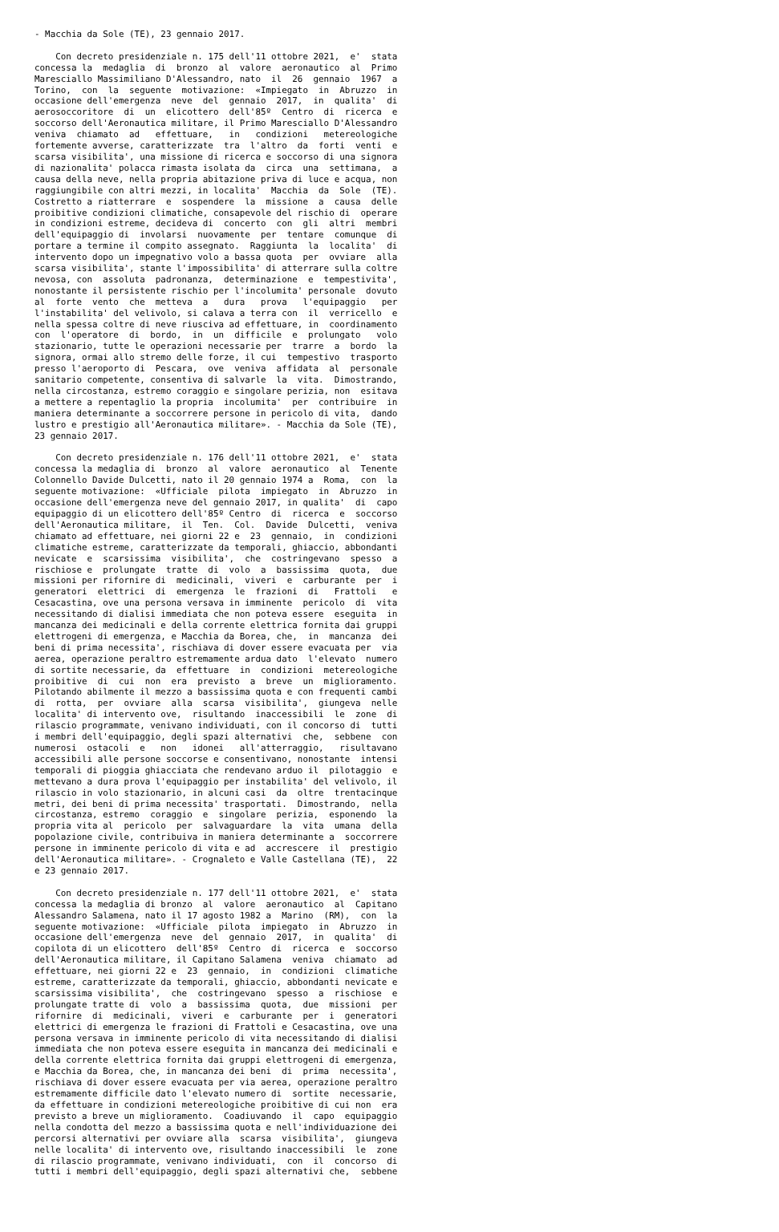- Macchia da Sole (TE), 23 gennaio 2017.

    Con decreto presidenziale n. 175 dell'11 ottobre 2021,  e'  stata
concessa la  medaglia  di  bronzo  al  valore  aeronautico  al  Primo
Maresciallo Massimiliano D'Alessandro, nato  il  26  gennaio  1967  a
Torino,  con  la  seguente  motivazione:  «Impiegato  in  Abruzzo  in
occasione dell'emergenza  neve  del  gennaio  2017,  in  qualita'  di
aerosoccoritore  di  un  elicottero  dell'85º  Centro  di  ricerca  e
soccorso dell'Aeronautica militare, il Primo Maresciallo D'Alessandro
veniva  chiamato  ad   effettuare,   in   condizioni   metereologiche
fortemente avverse, caratterizzate  tra  l'altro  da  forti  venti  e
scarsa visibilita', una missione di ricerca e soccorso di una signora
di nazionalita' polacca rimasta isolata da  circa  una  settimana,  a
causa della neve, nella propria abitazione priva di luce e acqua, non
raggiungibile con altri mezzi, in localita'  Macchia  da  Sole  (TE).
Costretto a riatterrare  e  sospendere  la  missione  a  causa  delle
proibitive condizioni climatiche, consapevole del rischio di  operare
in condizioni estreme, decideva di  concerto  con  gli  altri  membri
dell'equipaggio di  involarsi  nuovamente  per  tentare  comunque  di
portare a termine il compito assegnato.  Raggiunta  la  localita'  di
intervento dopo un impegnativo volo a bassa quota  per  ovviare  alla
scarsa visibilita', stante l'impossibilita' di atterrare sulla coltre
nevosa, con  assoluta  padronanza,  determinazione  e  tempestivita',
nonostante il persistente rischio per l'incolumita' personale  dovuto
al  forte  vento  che  metteva  a   dura   prova   l'equipaggio   per
l'instabilita' del velivolo, si calava a terra con  il  verricello  e
nella spessa coltre di neve riusciva ad effettuare, in  coordinamento
con  l'operatore  di  bordo,  in  un  difficile  e  prolungato   volo
stazionario, tutte le operazioni necessarie per  trarre  a  bordo  la
signora, ormai allo stremo delle forze, il cui  tempestivo  trasporto
presso l'aeroporto di  Pescara,  ove  veniva  affidata  al  personale
sanitario competente, consentiva di salvarle  la  vita.  Dimostrando,
nella circostanza, estremo coraggio e singolare perizia, non  esitava
a mettere a repentaglio la propria  incolumita'  per  contribuire  in
maniera determinante a soccorrere persone in pericolo di vita,  dando
lustro e prestigio all'Aeronautica militare». - Macchia da Sole (TE),
23 gennaio 2017.

    Con decreto presidenziale n. 176 dell'11 ottobre 2021,  e'  stata
concessa la medaglia di  bronzo  al  valore  aeronautico  al  Tenente
Colonnello Davide Dulcetti, nato il 20 gennaio 1974 a  Roma,  con  la
seguente motivazione:  «Ufficiale  pilota  impiegato  in  Abruzzo  in
occasione dell'emergenza neve del gennaio 2017, in qualita'  di  capo
equipaggio di un elicottero dell'85º Centro  di  ricerca  e  soccorso
dell'Aeronautica militare,  il  Ten.  Col.  Davide  Dulcetti,  veniva
chiamato ad effettuare, nei giorni 22 e  23  gennaio,  in  condizioni
climatiche estreme, caratterizzate da temporali, ghiaccio, abbondanti
nevicate  e  scarsissima  visibilita',  che  costringevano  spesso  a
rischiose e  prolungate  tratte  di  volo  a  bassissima  quota,  due
missioni per rifornire di  medicinali,  viveri  e  carburante  per  i
generatori  elettrici  di  emergenza  le  frazioni  di   Frattoli   e
Cesacastina, ove una persona versava in imminente  pericolo  di  vita
necessitando di dialisi immediata che non poteva essere  eseguita  in
mancanza dei medicinali e della corrente elettrica fornita dai gruppi
elettrogeni di emergenza, e Macchia da Borea, che,  in  mancanza  dei
beni di prima necessita', rischiava di dover essere evacuata per  via
aerea, operazione peraltro estremamente ardua dato  l'elevato  numero
di sortite necessarie, da  effettuare  in  condizioni  metereologiche
proibitive  di  cui  non  era  previsto  a  breve  un  miglioramento.
Pilotando abilmente il mezzo a bassissima quota e con frequenti cambi
di  rotta,  per  ovviare  alla  scarsa  visibilita',  giungeva  nelle
localita' di intervento ove,  risultando  inaccessibili  le  zone  di
rilascio programmate, venivano individuati, con il concorso di  tutti
i membri dell'equipaggio, degli spazi alternativi  che,  sebbene  con
numerosi  ostacoli  e   non   idonei   all'atterraggio,   risultavano
accessibili alle persone soccorse e consentivano, nonostante  intensi
temporali di pioggia ghiacciata che rendevano arduo il  pilotaggio  e
mettevano a dura prova l'equipaggio per instabilita' del velivolo, il
rilascio in volo stazionario, in alcuni casi  da  oltre  trentacinque
metri, dei beni di prima necessita' trasportati.  Dimostrando,  nella
circostanza, estremo  coraggio  e  singolare  perizia,  esponendo  la
propria vita al  pericolo  per  salvaguardare  la  vita  umana  della
popolazione civile, contribuiva in maniera determinante a  soccorrere
persone in imminente pericolo di vita e ad  accrescere  il  prestigio
dell'Aeronautica militare». - Crognaleto e Valle Castellana (TE),  22
e 23 gennaio 2017.

    Con decreto presidenziale n. 177 dell'11 ottobre 2021,  e'  stata
concessa la medaglia di bronzo  al  valore  aeronautico  al  Capitano
Alessandro Salamena, nato il 17 agosto 1982 a  Marino  (RM),  con  la
seguente motivazione:  «Ufficiale  pilota  impiegato  in  Abruzzo  in
occasione dell'emergenza  neve  del  gennaio  2017,  in  qualita'  di
copilota di un elicottero  dell'85º  Centro  di  ricerca  e  soccorso
dell'Aeronautica militare, il Capitano Salamena  veniva  chiamato  ad
effettuare, nei giorni 22 e  23  gennaio,  in  condizioni  climatiche
estreme, caratterizzate da temporali, ghiaccio, abbondanti nevicate e
scarsissima visibilita',  che  costringevano  spesso  a  rischiose  e
prolungate tratte di  volo  a  bassissima  quota,  due  missioni  per
rifornire  di  medicinali,  viveri  e  carburante  per  i  generatori
elettrici di emergenza le frazioni di Frattoli e Cesacastina, ove una
persona versava in imminente pericolo di vita necessitando di dialisi
immediata che non poteva essere eseguita in mancanza dei medicinali e
della corrente elettrica fornita dai gruppi elettrogeni di emergenza,
e Macchia da Borea, che, in mancanza dei beni  di  prima  necessita',
rischiava di dover essere evacuata per via aerea, operazione peraltro
estremamente difficile dato l'elevato numero di  sortite  necessarie,
da effettuare in condizioni metereologiche proibitive di cui non  era
previsto a breve un miglioramento.  Coadiuvando  il  capo  equipaggio
nella condotta del mezzo a bassissima quota e nell'individuazione dei
percorsi alternativi per ovviare alla  scarsa  visibilita',  giungeva
nelle localita' di intervento ove, risultando inaccessibili  le  zone
di rilascio programmate, venivano individuati,  con  il  concorso  di
tutti i membri dell'equipaggio, degli spazi alternativi che,  sebbene